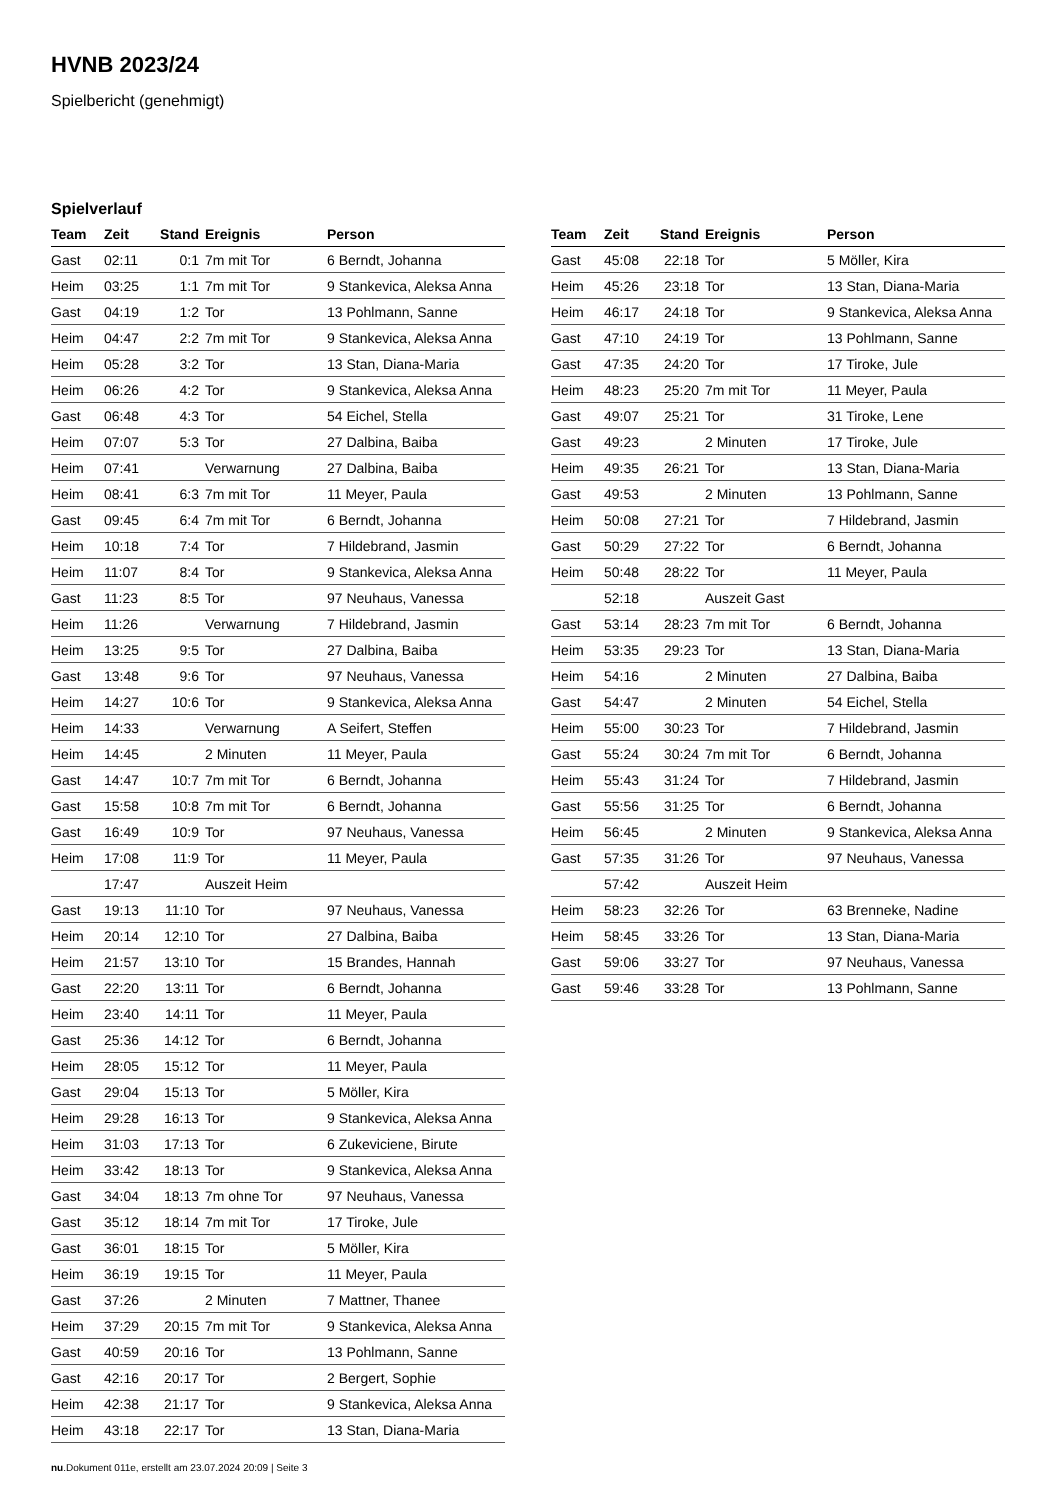HVNB 2023/24
Spielbericht (genehmigt)
Spielverlauf
| Team | Zeit | Stand | Ereignis | Person |
| --- | --- | --- | --- | --- |
| Gast | 02:11 | 0:1 | 7m mit Tor | 6 Berndt, Johanna |
| Heim | 03:25 | 1:1 | 7m mit Tor | 9 Stankevica, Aleksa Anna |
| Gast | 04:19 | 1:2 | Tor | 13 Pohlmann, Sanne |
| Heim | 04:47 | 2:2 | 7m mit Tor | 9 Stankevica, Aleksa Anna |
| Heim | 05:28 | 3:2 | Tor | 13 Stan, Diana-Maria |
| Heim | 06:26 | 4:2 | Tor | 9 Stankevica, Aleksa Anna |
| Gast | 06:48 | 4:3 | Tor | 54 Eichel, Stella |
| Heim | 07:07 | 5:3 | Tor | 27 Dalbina, Baiba |
| Heim | 07:41 | | Verwarnung | 27 Dalbina, Baiba |
| Heim | 08:41 | 6:3 | 7m mit Tor | 11 Meyer, Paula |
| Gast | 09:45 | 6:4 | 7m mit Tor | 6 Berndt, Johanna |
| Heim | 10:18 | 7:4 | Tor | 7 Hildebrand, Jasmin |
| Heim | 11:07 | 8:4 | Tor | 9 Stankevica, Aleksa Anna |
| Gast | 11:23 | 8:5 | Tor | 97 Neuhaus, Vanessa |
| Heim | 11:26 | | Verwarnung | 7 Hildebrand, Jasmin |
| Heim | 13:25 | 9:5 | Tor | 27 Dalbina, Baiba |
| Gast | 13:48 | 9:6 | Tor | 97 Neuhaus, Vanessa |
| Heim | 14:27 | 10:6 | Tor | 9 Stankevica, Aleksa Anna |
| Heim | 14:33 | | Verwarnung | A Seifert, Steffen |
| Heim | 14:45 | | 2 Minuten | 11 Meyer, Paula |
| Gast | 14:47 | 10:7 | 7m mit Tor | 6 Berndt, Johanna |
| Gast | 15:58 | 10:8 | 7m mit Tor | 6 Berndt, Johanna |
| Gast | 16:49 | 10:9 | Tor | 97 Neuhaus, Vanessa |
| Heim | 17:08 | 11:9 | Tor | 11 Meyer, Paula |
| | 17:47 | | Auszeit Heim | |
| Gast | 19:13 | 11:10 | Tor | 97 Neuhaus, Vanessa |
| Heim | 20:14 | 12:10 | Tor | 27 Dalbina, Baiba |
| Heim | 21:57 | 13:10 | Tor | 15 Brandes, Hannah |
| Gast | 22:20 | 13:11 | Tor | 6 Berndt, Johanna |
| Heim | 23:40 | 14:11 | Tor | 11 Meyer, Paula |
| Gast | 25:36 | 14:12 | Tor | 6 Berndt, Johanna |
| Heim | 28:05 | 15:12 | Tor | 11 Meyer, Paula |
| Gast | 29:04 | 15:13 | Tor | 5 Möller, Kira |
| Heim | 29:28 | 16:13 | Tor | 9 Stankevica, Aleksa Anna |
| Heim | 31:03 | 17:13 | Tor | 6 Zukeviciene, Birute |
| Heim | 33:42 | 18:13 | Tor | 9 Stankevica, Aleksa Anna |
| Gast | 34:04 | 18:13 | 7m ohne Tor | 97 Neuhaus, Vanessa |
| Gast | 35:12 | 18:14 | 7m mit Tor | 17 Tiroke, Jule |
| Gast | 36:01 | 18:15 | Tor | 5 Möller, Kira |
| Heim | 36:19 | 19:15 | Tor | 11 Meyer, Paula |
| Gast | 37:26 | | 2 Minuten | 7 Mattner, Thanee |
| Heim | 37:29 | 20:15 | 7m mit Tor | 9 Stankevica, Aleksa Anna |
| Gast | 40:59 | 20:16 | Tor | 13 Pohlmann, Sanne |
| Gast | 42:16 | 20:17 | Tor | 2 Bergert, Sophie |
| Heim | 42:38 | 21:17 | Tor | 9 Stankevica, Aleksa Anna |
| Heim | 43:18 | 22:17 | Tor | 13 Stan, Diana-Maria |
| Team | Zeit | Stand | Ereignis | Person |
| --- | --- | --- | --- | --- |
| Gast | 45:08 | 22:18 | Tor | 5 Möller, Kira |
| Heim | 45:26 | 23:18 | Tor | 13 Stan, Diana-Maria |
| Heim | 46:17 | 24:18 | Tor | 9 Stankevica, Aleksa Anna |
| Gast | 47:10 | 24:19 | Tor | 13 Pohlmann, Sanne |
| Gast | 47:35 | 24:20 | Tor | 17 Tiroke, Jule |
| Heim | 48:23 | 25:20 | 7m mit Tor | 11 Meyer, Paula |
| Gast | 49:07 | 25:21 | Tor | 31 Tiroke, Lene |
| Gast | 49:23 | | 2 Minuten | 17 Tiroke, Jule |
| Heim | 49:35 | 26:21 | Tor | 13 Stan, Diana-Maria |
| Gast | 49:53 | | 2 Minuten | 13 Pohlmann, Sanne |
| Heim | 50:08 | 27:21 | Tor | 7 Hildebrand, Jasmin |
| Gast | 50:29 | 27:22 | Tor | 6 Berndt, Johanna |
| Heim | 50:48 | 28:22 | Tor | 11 Meyer, Paula |
| | 52:18 | | Auszeit Gast | |
| Gast | 53:14 | 28:23 | 7m mit Tor | 6 Berndt, Johanna |
| Heim | 53:35 | 29:23 | Tor | 13 Stan, Diana-Maria |
| Heim | 54:16 | | 2 Minuten | 27 Dalbina, Baiba |
| Gast | 54:47 | | 2 Minuten | 54 Eichel, Stella |
| Heim | 55:00 | 30:23 | Tor | 7 Hildebrand, Jasmin |
| Gast | 55:24 | 30:24 | 7m mit Tor | 6 Berndt, Johanna |
| Heim | 55:43 | 31:24 | Tor | 7 Hildebrand, Jasmin |
| Gast | 55:56 | 31:25 | Tor | 6 Berndt, Johanna |
| Heim | 56:45 | | 2 Minuten | 9 Stankevica, Aleksa Anna |
| Gast | 57:35 | 31:26 | Tor | 97 Neuhaus, Vanessa |
| | 57:42 | | Auszeit Heim | |
| Heim | 58:23 | 32:26 | Tor | 63 Brenneke, Nadine |
| Heim | 58:45 | 33:26 | Tor | 13 Stan, Diana-Maria |
| Gast | 59:06 | 33:27 | Tor | 97 Neuhaus, Vanessa |
| Gast | 59:46 | 33:28 | Tor | 13 Pohlmann, Sanne |
nu.Dokument 011e, erstellt am 23.07.2024 20:09 | Seite 3